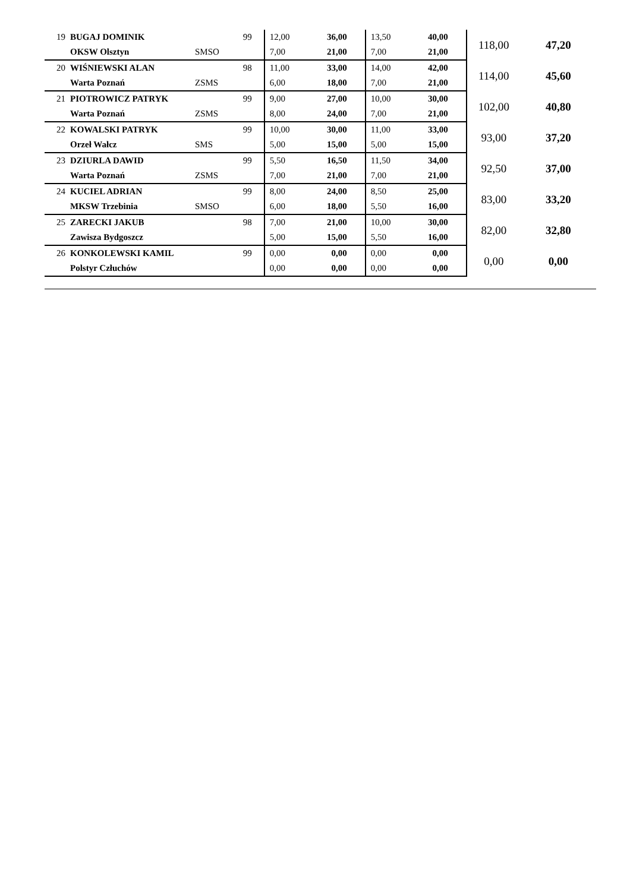| 19 | BUGAJ DOMINIK | | 99 | 12,00 | 36,00 | 13,50 | 40,00 | 118,00 | 47,20 |
| | OKSW Olsztyn | SMSO | | 7,00 | 21,00 | 7,00 | 21,00 | | |
| 20 | WIŚNIEWSKI ALAN | | 98 | 11,00 | 33,00 | 14,00 | 42,00 | 114,00 | 45,60 |
| | Warta Poznań | ZSMS | | 6,00 | 18,00 | 7,00 | 21,00 | | |
| 21 | PIOTROWICZ PATRYK | | 99 | 9,00 | 27,00 | 10,00 | 30,00 | 102,00 | 40,80 |
| | Warta Poznań | ZSMS | | 8,00 | 24,00 | 7,00 | 21,00 | | |
| 22 | KOWALSKI PATRYK | | 99 | 10,00 | 30,00 | 11,00 | 33,00 | 93,00 | 37,20 |
| | Orzeł Wałcz | SMS | | 5,00 | 15,00 | 5,00 | 15,00 | | |
| 23 | DZIURLA DAWID | | 99 | 5,50 | 16,50 | 11,50 | 34,00 | 92,50 | 37,00 |
| | Warta Poznań | ZSMS | | 7,00 | 21,00 | 7,00 | 21,00 | | |
| 24 | KUCIEL ADRIAN | | 99 | 8,00 | 24,00 | 8,50 | 25,00 | 83,00 | 33,20 |
| | MKSW Trzebinia | SMSO | | 6,00 | 18,00 | 5,50 | 16,00 | | |
| 25 | ZARECKI JAKUB | | 98 | 7,00 | 21,00 | 10,00 | 30,00 | 82,00 | 32,80 |
| | Zawisza Bydgoszcz | | | 5,00 | 15,00 | 5,50 | 16,00 | | |
| 26 | KONKOLEWSKI KAMIL | | 99 | 0,00 | 0,00 | 0,00 | 0,00 | 0,00 | 0,00 |
| | Polstyr Człuchów | | | 0,00 | 0,00 | 0,00 | 0,00 | | |